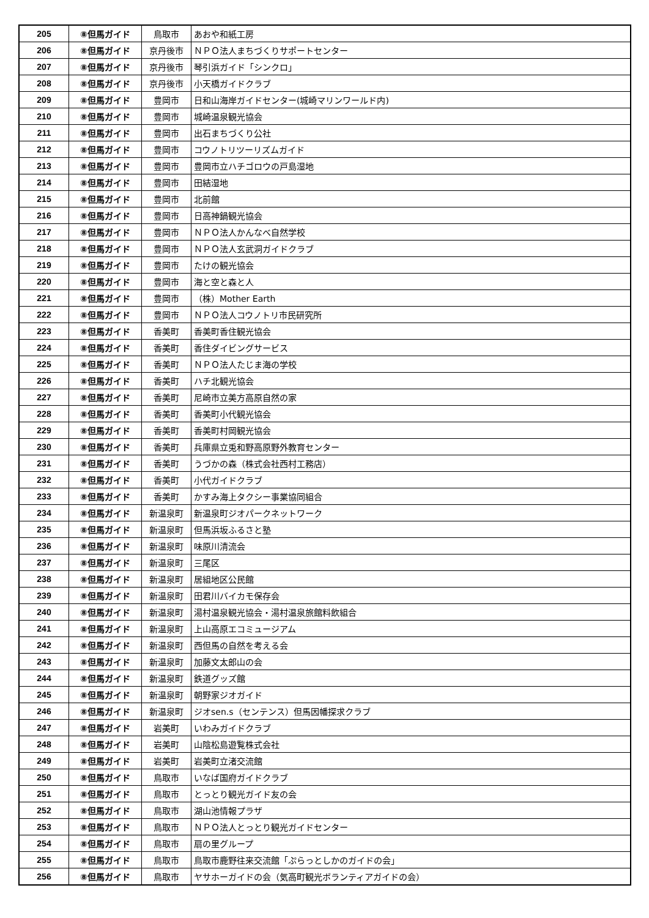| 205 | ⑧但馬ガイド | 鳥取市 | あおや和紙工房 |
| 206 | ⑧但馬ガイド | 京丹後市 | ＮＰＯ法人まちづくりサポートセンター |
| 207 | ⑧但馬ガイド | 京丹後市 | 琴引浜ガイド「シンクロ」 |
| 208 | ⑧但馬ガイド | 京丹後市 | 小天橋ガイドクラブ |
| 209 | ⑧但馬ガイド | 豊岡市 | 日和山海岸ガイドセンター(城崎マリンワールド内) |
| 210 | ⑧但馬ガイド | 豊岡市 | 城崎温泉観光協会 |
| 211 | ⑧但馬ガイド | 豊岡市 | 出石まちづくり公社 |
| 212 | ⑧但馬ガイド | 豊岡市 | コウノトリツーリズムガイド |
| 213 | ⑧但馬ガイド | 豊岡市 | 豊岡市立ハチゴロウの戸島湿地 |
| 214 | ⑧但馬ガイド | 豊岡市 | 田結湿地 |
| 215 | ⑧但馬ガイド | 豊岡市 | 北前館 |
| 216 | ⑧但馬ガイド | 豊岡市 | 日高神鍋観光協会 |
| 217 | ⑧但馬ガイド | 豊岡市 | ＮＰＯ法人かんなべ自然学校 |
| 218 | ⑧但馬ガイド | 豊岡市 | ＮＰＯ法人玄武洞ガイドクラブ |
| 219 | ⑧但馬ガイド | 豊岡市 | たけの観光協会 |
| 220 | ⑧但馬ガイド | 豊岡市 | 海と空と森と人 |
| 221 | ⑧但馬ガイド | 豊岡市 | （株）Mother Earth |
| 222 | ⑧但馬ガイド | 豊岡市 | ＮＰＯ法人コウノトリ市民研究所 |
| 223 | ⑧但馬ガイド | 香美町 | 香美町香住観光協会 |
| 224 | ⑧但馬ガイド | 香美町 | 香住ダイビングサービス |
| 225 | ⑧但馬ガイド | 香美町 | ＮＰＯ法人たじま海の学校 |
| 226 | ⑧但馬ガイド | 香美町 | ハチ北観光協会 |
| 227 | ⑧但馬ガイド | 香美町 | 尼崎市立美方高原自然の家 |
| 228 | ⑧但馬ガイド | 香美町 | 香美町小代観光協会 |
| 229 | ⑧但馬ガイド | 香美町 | 香美町村岡観光協会 |
| 230 | ⑧但馬ガイド | 香美町 | 兵庫県立兎和野高原野外教育センター |
| 231 | ⑧但馬ガイド | 香美町 | うづかの森（株式会社西村工務店） |
| 232 | ⑧但馬ガイド | 香美町 | 小代ガイドクラブ |
| 233 | ⑧但馬ガイド | 香美町 | かすみ海上タクシー事業協同組合 |
| 234 | ⑧但馬ガイド | 新温泉町 | 新温泉町ジオパークネットワーク |
| 235 | ⑧但馬ガイド | 新温泉町 | 但馬浜坂ふるさと塾 |
| 236 | ⑧但馬ガイド | 新温泉町 | 味原川清流会 |
| 237 | ⑧但馬ガイド | 新温泉町 | 三尾区 |
| 238 | ⑧但馬ガイド | 新温泉町 | 居組地区公民館 |
| 239 | ⑧但馬ガイド | 新温泉町 | 田君川バイカモ保存会 |
| 240 | ⑧但馬ガイド | 新温泉町 | 湯村温泉観光協会・湯村温泉旅館料飲組合 |
| 241 | ⑧但馬ガイド | 新温泉町 | 上山高原エコミュージアム |
| 242 | ⑧但馬ガイド | 新温泉町 | 西但馬の自然を考える会 |
| 243 | ⑧但馬ガイド | 新温泉町 | 加藤文太郎山の会 |
| 244 | ⑧但馬ガイド | 新温泉町 | 鉄道グッズ館 |
| 245 | ⑧但馬ガイド | 新温泉町 | 朝野家ジオガイド |
| 246 | ⑧但馬ガイド | 新温泉町 | ジオsen.s（センテンス）但馬因幡探求クラブ |
| 247 | ⑧但馬ガイド | 岩美町 | いわみガイドクラブ |
| 248 | ⑧但馬ガイド | 岩美町 | 山陰松島遊覧株式会社 |
| 249 | ⑧但馬ガイド | 岩美町 | 岩美町立渚交流館 |
| 250 | ⑧但馬ガイド | 鳥取市 | いなば国府ガイドクラブ |
| 251 | ⑧但馬ガイド | 鳥取市 | とっとり観光ガイド友の会 |
| 252 | ⑧但馬ガイド | 鳥取市 | 湖山池情報プラザ |
| 253 | ⑧但馬ガイド | 鳥取市 | ＮＰＯ法人とっとり観光ガイドセンター |
| 254 | ⑧但馬ガイド | 鳥取市 | 扇の里グループ |
| 255 | ⑧但馬ガイド | 鳥取市 | 鳥取市鹿野往来交流館「ぷらっとしかのガイドの会」 |
| 256 | ⑧但馬ガイド | 鳥取市 | ヤサホーガイドの会（気高町観光ボランティアガイドの会） |